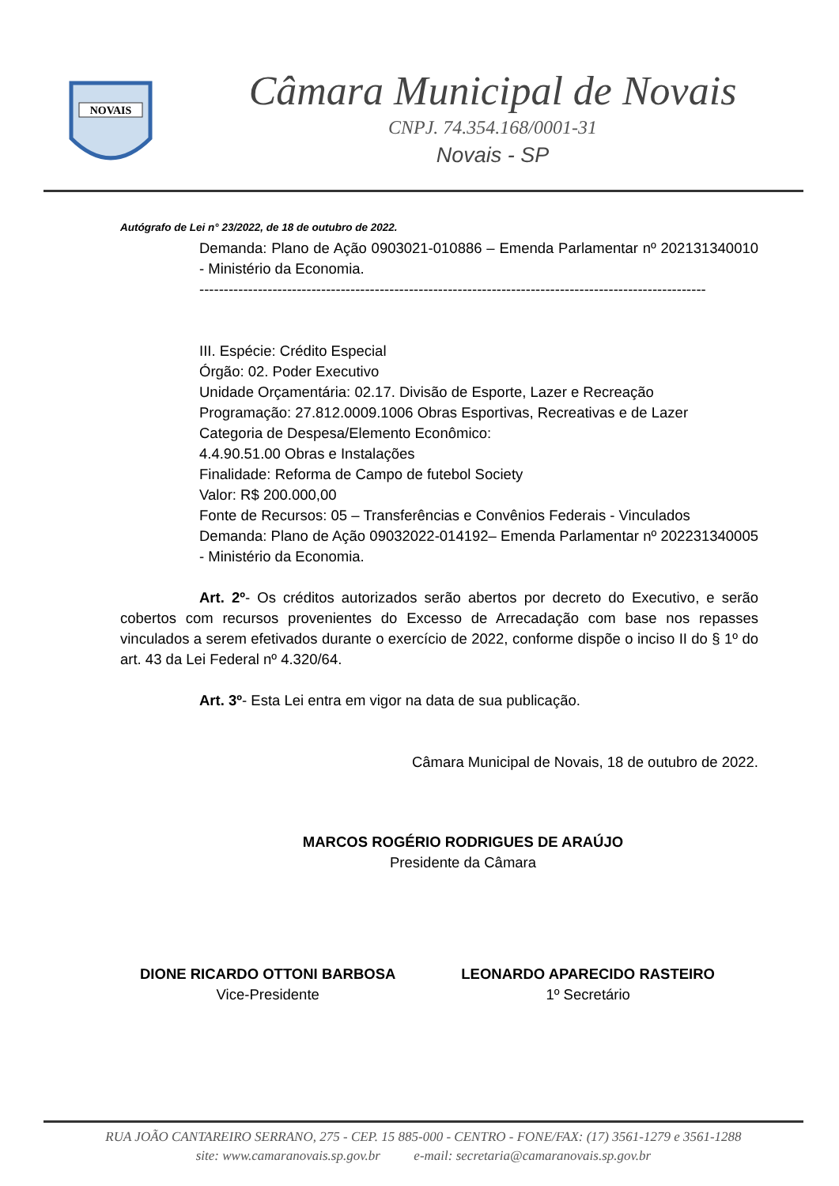NOVAIS
Câmara Municipal de Novais
CNPJ. 74.354.168/0001-31
Novais - SP
Autógrafo de Lei n° 23/2022, de 18 de outubro de 2022.
Demanda: Plano de Ação 0903021-010886 – Emenda Parlamentar nº 202131340010 - Ministério da Economia.
--------------------------------------------------------------------------------------------------------
III. Espécie: Crédito Especial
Órgão: 02. Poder Executivo
Unidade Orçamentária: 02.17. Divisão de Esporte, Lazer e Recreação
Programação: 27.812.0009.1006 Obras Esportivas, Recreativas e de Lazer
Categoria de Despesa/Elemento Econômico:
4.4.90.51.00 Obras e Instalações
Finalidade: Reforma de Campo de futebol Society
Valor: R$ 200.000,00
Fonte de Recursos: 05 – Transferências e Convênios Federais - Vinculados
Demanda: Plano de Ação 09032022-014192– Emenda Parlamentar nº 202231340005 - Ministério da Economia.
Art. 2º- Os créditos autorizados serão abertos por decreto do Executivo, e serão cobertos com recursos provenientes do Excesso de Arrecadação com base nos repasses vinculados a serem efetivados durante o exercício de 2022, conforme dispõe o inciso II do § 1º do art. 43 da Lei Federal nº 4.320/64.
Art. 3º- Esta Lei entra em vigor na data de sua publicação.
Câmara Municipal de Novais, 18 de outubro de 2022.
MARCOS ROGÉRIO RODRIGUES DE ARAÚJO
Presidente da Câmara
DIONE RICARDO OTTONI BARBOSA
Vice-Presidente
LEONARDO APARECIDO RASTEIRO
1º Secretário
RUA JOÃO CANTAREIRO SERRANO, 275 - CEP. 15 885-000 - CENTRO - FONE/FAX: (17) 3561-1279 e 3561-1288
site: www.camaranovais.sp.gov.br e-mail: secretaria@camaranovais.sp.gov.br